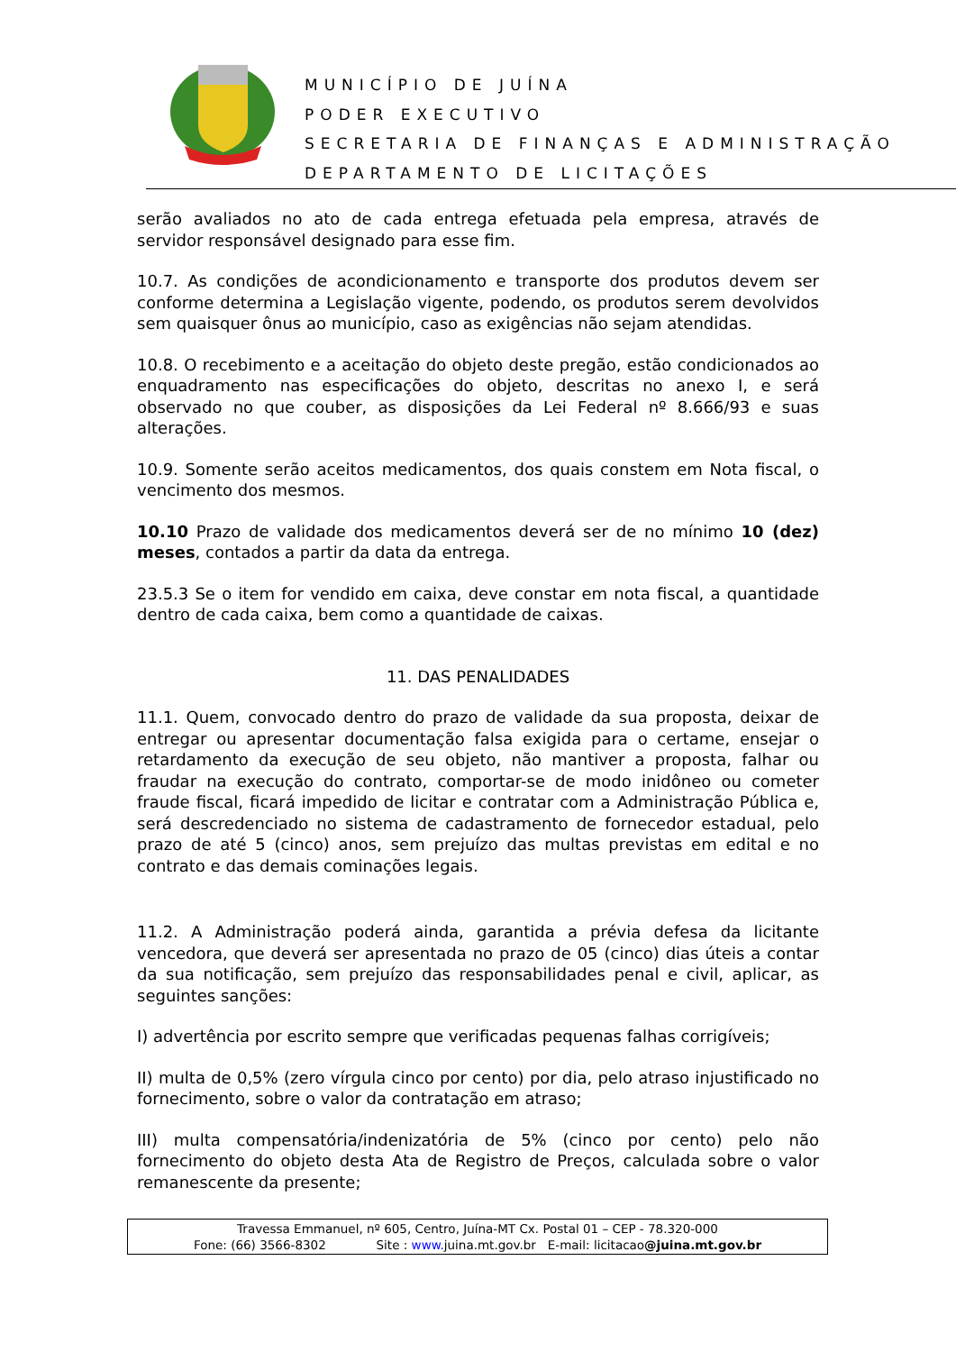MUNICÍPIO DE JUÍNA
PODER EXECUTIVO
SECRETARIA DE FINANÇAS E ADMINISTRAÇÃO
DEPARTAMENTO DE LICITAÇÕES
serão avaliados no ato de cada entrega efetuada pela empresa, através de servidor responsável designado para esse fim.
10.7. As condições de acondicionamento e transporte dos produtos devem ser conforme determina a Legislação vigente, podendo, os produtos serem devolvidos sem quaisquer ônus ao município, caso as exigências não sejam atendidas.
10.8. O recebimento e a aceitação do objeto deste pregão, estão condicionados ao enquadramento nas especificações do objeto, descritas no anexo I, e será observado no que couber, as disposições da Lei Federal nº 8.666/93 e suas alterações.
10.9. Somente serão aceitos medicamentos, dos quais constem em Nota fiscal, o vencimento dos mesmos.
10.10 Prazo de validade dos medicamentos deverá ser de no mínimo 10 (dez) meses, contados a partir da data da entrega.
23.5.3 Se o item for vendido em caixa, deve constar em nota fiscal, a quantidade dentro de cada caixa, bem como a quantidade de caixas.
11. DAS PENALIDADES
11.1. Quem, convocado dentro do prazo de validade da sua proposta, deixar de entregar ou apresentar documentação falsa exigida para o certame, ensejar o retardamento da execução de seu objeto, não mantiver a proposta, falhar ou fraudar na execução do contrato, comportar-se de modo inidôneo ou cometer fraude fiscal, ficará impedido de licitar e contratar com a Administração Pública e, será descredenciado no sistema de cadastramento de fornecedor estadual, pelo prazo de até 5 (cinco) anos, sem prejuízo das multas previstas em edital e no contrato e das demais cominações legais.
11.2. A Administração poderá ainda, garantida a prévia defesa da licitante vencedora, que deverá ser apresentada no prazo de 05 (cinco) dias úteis a contar da sua notificação, sem prejuízo das responsabilidades penal e civil, aplicar, as seguintes sanções:
I) advertência por escrito sempre que verificadas pequenas falhas corrigíveis;
II) multa de 0,5% (zero vírgula cinco por cento) por dia, pelo atraso injustificado no fornecimento, sobre o valor da contratação em atraso;
III) multa compensatória/indenizatória de 5% (cinco por cento) pelo não fornecimento do objeto desta Ata de Registro de Preços, calculada sobre o valor remanescente da presente;
Travessa Emmanuel, nº 605, Centro, Juína-MT Cx. Postal 01 – CEP - 78.320-000
Fone: (66) 3566-8302 Site : www. juina.mt.gov.br E-mail: licitacao@juina.mt.gov.br